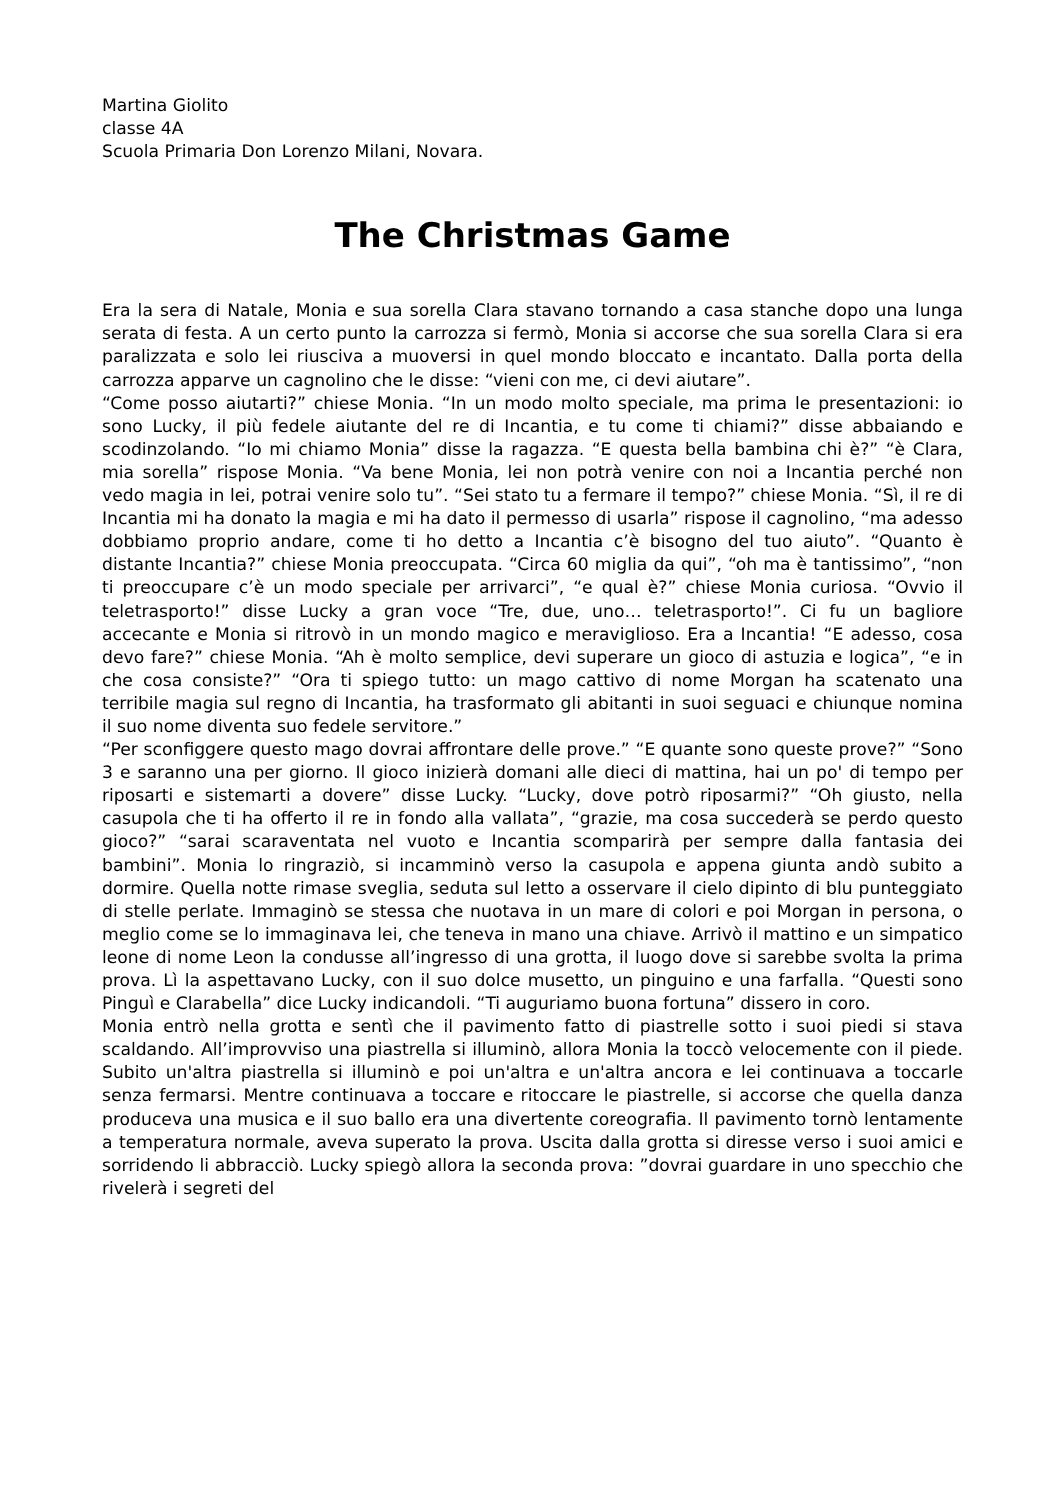Martina Giolito
classe 4A
Scuola Primaria Don Lorenzo Milani, Novara.
The Christmas Game
Era la sera di Natale, Monia e sua sorella Clara stavano tornando a casa stanche dopo una lunga serata di festa. A un certo punto la carrozza si fermò, Monia si accorse che sua sorella Clara si era paralizzata e solo lei riusciva a muoversi in quel mondo bloccato e incantato. Dalla porta della carrozza apparve un cagnolino che le disse: “vieni con me, ci devi aiutare”.
“Come posso aiutarti?” chiese Monia. “In un modo molto speciale, ma prima le presentazioni: io sono Lucky, il più fedele aiutante del re di Incantia, e tu come ti chiami?” disse abbaiando e scodinzolando. “Io mi chiamo Monia” disse la ragazza. “E questa bella bambina chi è?” “è Clara, mia sorella” rispose Monia. “Va bene Monia, lei non potrà venire con noi a Incantia perché non vedo magia in lei, potrai venire solo tu”. “Sei stato tu a fermare il tempo?” chiese Monia. “Sì, il re di Incantia mi ha donato la magia e mi ha dato il permesso di usarla” rispose il cagnolino, “ma adesso dobbiamo proprio andare, come ti ho detto a Incantia c’è bisogno del tuo aiuto”. “Quanto è distante Incantia?” chiese Monia preoccupata. “Circa 60 miglia da qui”, “oh ma è tantissimo”, “non ti preoccupare c’è un modo speciale per arrivarci”, “e qual è?” chiese Monia curiosa. “Ovvio il teletrasporto!” disse Lucky a gran voce “Tre, due, uno… teletrasporto!”. Ci fu un bagliore accecante e Monia si ritrovò in un mondo magico e meraviglioso. Era a Incantia! “E adesso, cosa devo fare?” chiese Monia. “Ah è molto semplice, devi superare un gioco di astuzia e logica”, “e in che cosa consiste?” “Ora ti spiego tutto: un mago cattivo di nome Morgan ha scatenato una terribile magia sul regno di Incantia, ha trasformato gli abitanti in suoi seguaci e chiunque nomina il suo nome diventa suo fedele servitore.”
“Per sconfiggere questo mago dovrai affrontare delle prove.” “E quante sono queste prove?” “Sono 3 e saranno una per giorno. Il gioco inizierà domani alle dieci di mattina, hai un po' di tempo per riposarti e sistemarti a dovere” disse Lucky. “Lucky, dove potrò riposarmi?” “Oh giusto, nella casupola che ti ha offerto il re in fondo alla vallata”, “grazie, ma cosa succederà se perdo questo gioco?” “sarai scaraventata nel vuoto e Incantia scomparirà per sempre dalla fantasia dei bambini”. Monia lo ringraziò, si incamminò verso la casupola e appena giunta andò subito a dormire. Quella notte rimase sveglia, seduta sul letto a osservare il cielo dipinto di blu punteggiato di stelle perlate. Immaginò se stessa che nuotava in un mare di colori e poi Morgan in persona, o meglio come se lo immaginava lei, che teneva in mano una chiave. Arrivò il mattino e un simpatico leone di nome Leon la condusse all’ingresso di una grotta, il luogo dove si sarebbe svolta la prima prova. Lì la aspettavano Lucky, con il suo dolce musetto, un pinguino e una farfalla. “Questi sono Pinguì e Clarabella” dice Lucky indicandoli. “Ti auguriamo buona fortuna” dissero in coro.
Monia entrò nella grotta e sentì che il pavimento fatto di piastrelle sotto i suoi piedi si stava scaldando. All’improvviso una piastrella si illuminò, allora Monia la toccò velocemente con il piede. Subito un'altra piastrella si illuminò e poi un'altra e un'altra ancora e lei continuava a toccarle senza fermarsi. Mentre continuava a toccare e ritoccare le piastrelle, si accorse che quella danza produceva una musica e il suo ballo era una divertente coreografia. Il pavimento tornò lentamente a temperatura normale, aveva superato la prova. Uscita dalla grotta si diresse verso i suoi amici e sorridendo li abbracciò. Lucky spiegò allora la seconda prova: ”dovrai guardare in uno specchio che rivelerà i segreti del